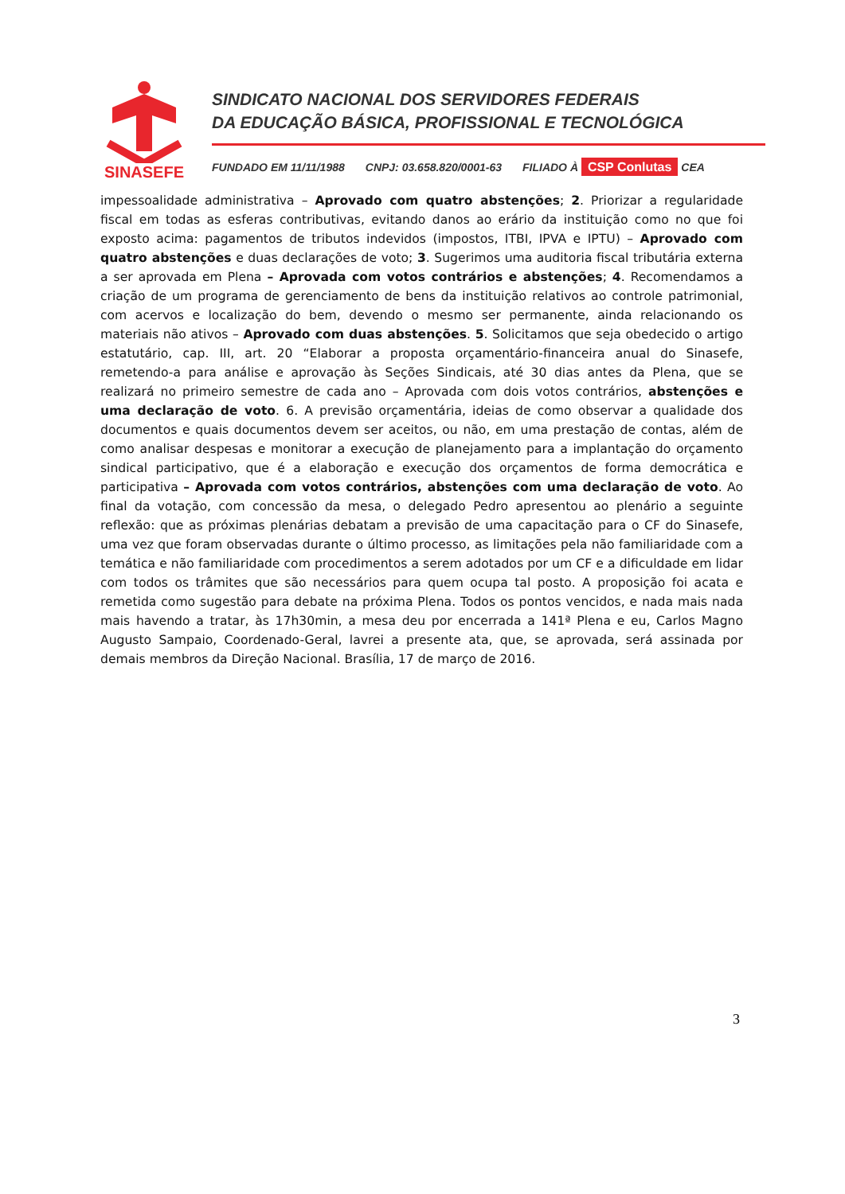SINASEFE
SINDICATO NACIONAL DOS SERVIDORES FEDERAIS
DA EDUCAÇÃO BÁSICA, PROFISSIONAL E TECNOLÓGICA
FUNDADO EM 11/11/1988 CNPJ: 03.658.820/0001-63 FILIADO À CSP Conlutas CEA
impessoalidade administrativa – Aprovado com quatro abstenções; 2. Priorizar a regularidade fiscal em todas as esferas contributivas, evitando danos ao erário da instituição como no que foi exposto acima: pagamentos de tributos indevidos (impostos, ITBI, IPVA e IPTU) – Aprovado com quatro abstenções e duas declarações de voto; 3. Sugerimos uma auditoria fiscal tributária externa a ser aprovada em Plena – Aprovada com votos contrários e abstenções; 4. Recomendamos a criação de um programa de gerenciamento de bens da instituição relativos ao controle patrimonial, com acervos e localização do bem, devendo o mesmo ser permanente, ainda relacionando os materiais não ativos – Aprovado com duas abstenções. 5. Solicitamos que seja obedecido o artigo estatutário, cap. III, art. 20 “Elaborar a proposta orçamentário-financeira anual do Sinasefe, remetendo-a para análise e aprovação às Seções Sindicais, até 30 dias antes da Plena, que se realizará no primeiro semestre de cada ano – Aprovada com dois votos contrários, abstenções e uma declaração de voto. 6. A previsão orçamentária, ideias de como observar a qualidade dos documentos e quais documentos devem ser aceitos, ou não, em uma prestação de contas, além de como analisar despesas e monitorar a execução de planejamento para a implantação do orçamento sindical participativo, que é a elaboração e execução dos orçamentos de forma democrática e participativa – Aprovada com votos contrários, abstenções com uma declaração de voto. Ao final da votação, com concessão da mesa, o delegado Pedro apresentou ao plenário a seguinte reflexão: que as próximas plenárias debatam a previsão de uma capacitação para o CF do Sinasefe, uma vez que foram observadas durante o último processo, as limitações pela não familiaridade com a temática e não familiaridade com procedimentos a serem adotados por um CF e a dificuldade em lidar com todos os trâmites que são necessários para quem ocupa tal posto. A proposição foi acata e remetida como sugestão para debate na próxima Plena. Todos os pontos vencidos, e nada mais nada mais havendo a tratar, às 17h30min, a mesa deu por encerrada a 141ª Plena e eu, Carlos Magno Augusto Sampaio, Coordenado-Geral, lavrei a presente ata, que, se aprovada, será assinada por demais membros da Direção Nacional. Brasília, 17 de março de 2016.
3